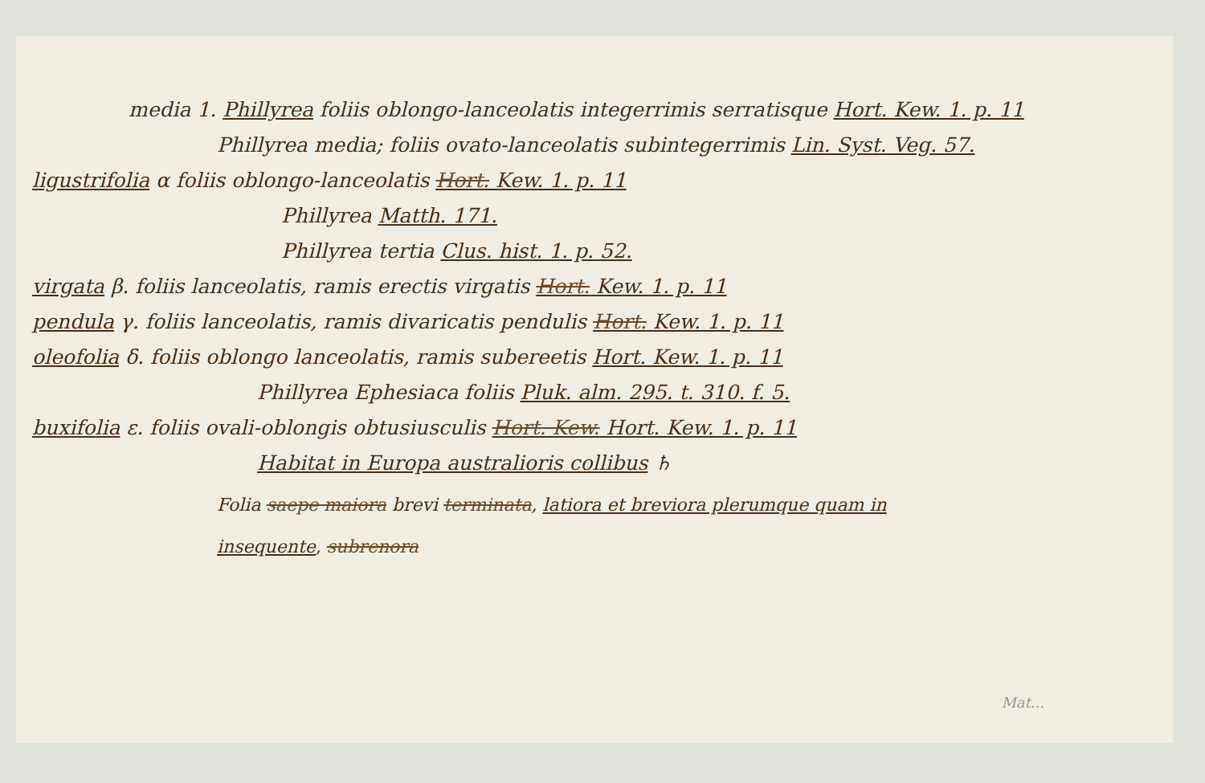media 1. Phillyrea foliis oblongo-lanceolatis integerrimis serratisque Hort. Kew. 1. p. 11
Phillyrea media; foliis ovato-lanceolatis subintegerrimis Lin. Syst. Veg. 57.
ligustrifolia α foliis oblongo-lanceolatis Hort. Kew. 1. p. 11
Phillyrea Matth. 171.
Phillyrea tertia Clus. hist. 1. p. 52.
virgata β. foliis lanceolatis, ramis erectis virgatis Hort. Kew. 1. p. 11
pendula γ. foliis lanceolatis, ramis divaricatis pendulis Hort. Kew. 1. p. 11
oleofolia δ. foliis oblongo lanceolatis, ramis subereetis Hort. Kew. 1. p. 11
Phillyrea Ephesiaca foliis Pluk. alm. 295. t. 310. f. 5.
buxifolia ε. foliis ovali-oblongis obtusiusculis Hort. Kew. Hort. Kew. 1. p. 11
Habitat in Europa australioris collibus ♄
Folia saepe maiora brevi terminata, latiora et breviora plerumque quam in
insequente, subrenora
Mat...